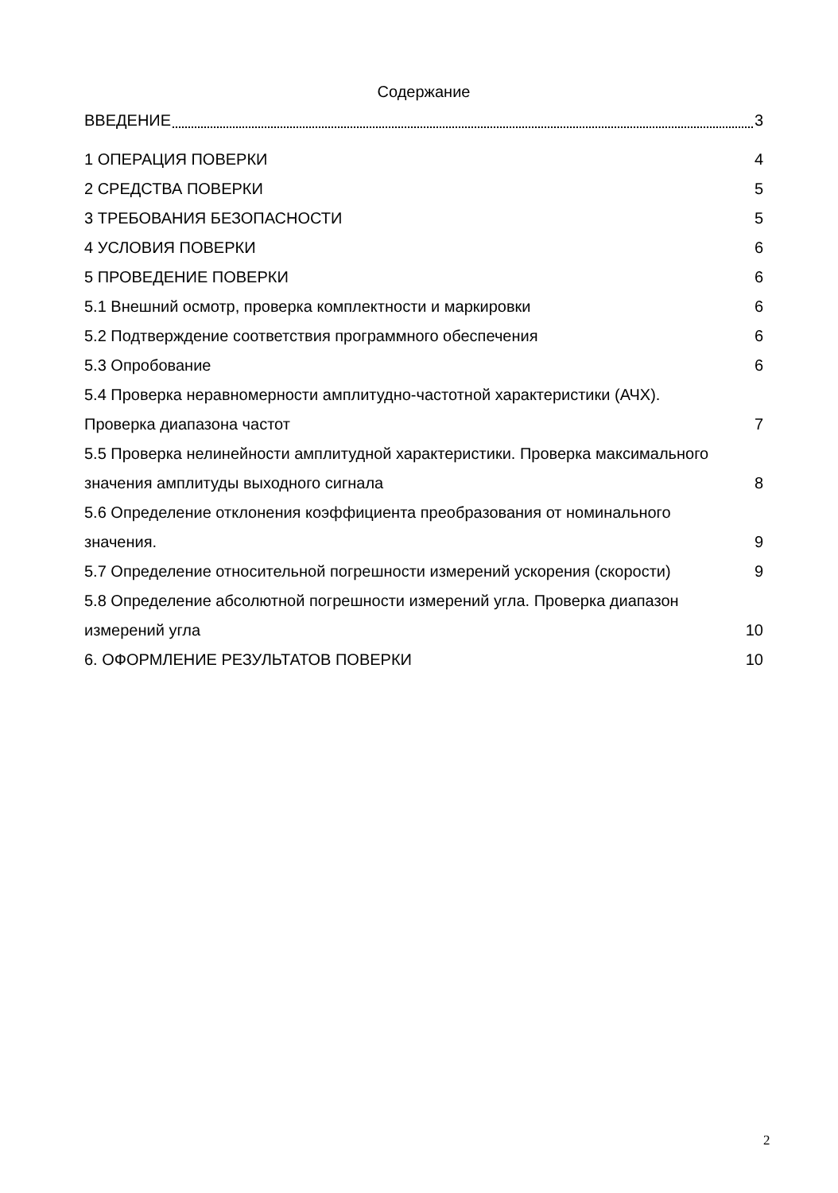Содержание
ВВЕДЕНИЕ 3
1 ОПЕРАЦИЯ ПОВЕРКИ 4
2 СРЕДСТВА ПОВЕРКИ 5
3 ТРЕБОВАНИЯ БЕЗОПАСНОСТИ 5
4 УСЛОВИЯ ПОВЕРКИ 6
5 ПРОВЕДЕНИЕ ПОВЕРКИ 6
5.1 Внешний осмотр, проверка комплектности и маркировки 6
5.2 Подтверждение соответствия программного обеспечения 6
5.3 Опробование 6
5.4 Проверка неравномерности амплитудно-частотной характеристики (АЧХ).
Проверка диапазона частот 7
5.5 Проверка нелинейности амплитудной характеристики. Проверка максимального
значения амплитуды выходного сигнала 8
5.6 Определение отклонения коэффициента преобразования от номинального
значения. 9
5.7 Определение относительной погрешности измерений ускорения (скорости) 9
5.8 Определение абсолютной погрешности измерений угла. Проверка диапазон
измерений угла 10
6. ОФОРМЛЕНИЕ РЕЗУЛЬТАТОВ ПОВЕРКИ 10
2